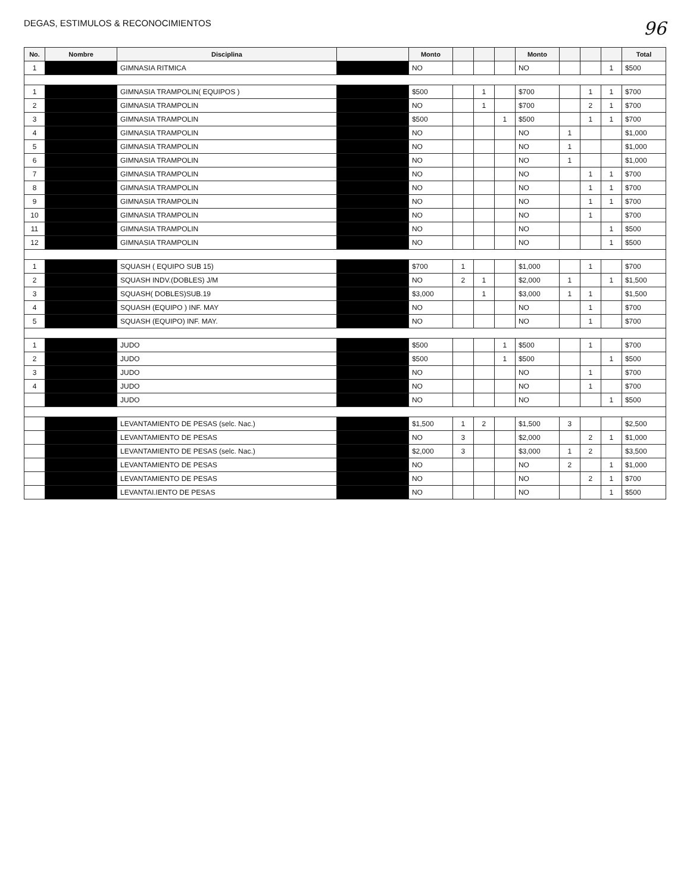DEGAS, ESTIMULOS & RECONOCIMIENTOS
96
| No. | Nombre | Disciplina | | Monto | | | | Monto | | | | Total |
| --- | --- | --- | --- | --- | --- | --- | --- | --- | --- | --- | --- | --- |
| 1 | | GIMNASIA RITMICA | | NO | | | | NO | | | 1 | $500 |
| 1 | | GIMNASIA TRAMPOLIN( EQUIPOS ) | | $500 | | 1 | | $700 | | 1 | 1 | $700 |
| 2 | | GIMNASIA TRAMPOLIN | | NO | | 1 | | $700 | | 2 | 1 | $700 |
| 3 | | GIMNASIA TRAMPOLIN | | $500 | | | 1 | $500 | | 1 | 1 | $700 |
| 4 | | GIMNASIA TRAMPOLIN | | NO | | | | NO | 1 | | | $1,000 |
| 5 | | GIMNASIA TRAMPOLIN | | NO | | | | NO | 1 | | | $1,000 |
| 6 | | GIMNASIA TRAMPOLIN | | NO | | | | NO | 1 | | | $1,000 |
| 7 | | GIMNASIA TRAMPOLIN | | NO | | | | NO | | 1 | 1 | $700 |
| 8 | | GIMNASIA TRAMPOLIN | | NO | | | | NO | | 1 | 1 | $700 |
| 9 | | GIMNASIA TRAMPOLIN | | NO | | | | NO | | 1 | 1 | $700 |
| 10 | | GIMNASIA TRAMPOLIN | | NO | | | | NO | | 1 | | $700 |
| 11 | | GIMNASIA TRAMPOLIN | | NO | | | | NO | | | 1 | $500 |
| 12 | | GIMNASIA TRAMPOLIN | | NO | | | | NO | | | 1 | $500 |
| 1 | | SQUASH ( EQUIPO SUB 15) | | $700 | 1 | | | $1,000 | | 1 | | $700 |
| 2 | | SQUASH INDV.(DOBLES) J/M | | NO | 2 | 1 | | $2,000 | 1 | | 1 | $1,500 |
| 3 | | SQUASH( DOBLES)SUB.19 | | $3,000 | | 1 | | $3,000 | 1 | 1 | | $1,500 |
| 4 | | SQUASH (EQUIPO ) INF. MAY | | NO | | | | NO | | 1 | | $700 |
| 5 | | SQUASH (EQUIPO) INF. MAY. | | NO | | | | NO | | 1 | | $700 |
| 1 | | JUDO | | $500 | | | 1 | $500 | | 1 | | $700 |
| 2 | | JUDO | | $500 | | | 1 | $500 | | | 1 | $500 |
| 3 | | JUDO | | NO | | | | NO | | 1 | | $700 |
| 4 | | JUDO | | NO | | | | NO | | 1 | | $700 |
| | | JUDO | | NO | | | | NO | | | 1 | $500 |
| | | LEVANTAMIENTO DE PESAS (selc. Nac.) | | $1,500 | 1 | 2 | | $1,500 | 3 | | | $2,500 |
| | | LEVANTAMIENTO DE PESAS | | NO | 3 | | | $2,000 | | 2 | 1 | $1,000 |
| | | LEVANTAMIENTO DE PESAS (selc. Nac.) | | $2,000 | 3 | | | $3,000 | 1 | 2 | | $3,500 |
| | | LEVANTAMIENTO DE PESAS | | NO | | | | NO | 2 | | 1 | $1,000 |
| | | LEVANTAMIENTO DE PESAS | | NO | | | | NO | | 2 | 1 | $700 |
| | | LEVANTAI.IENTO DE PESAS | | NO | | | | NO | | | 1 | $500 |